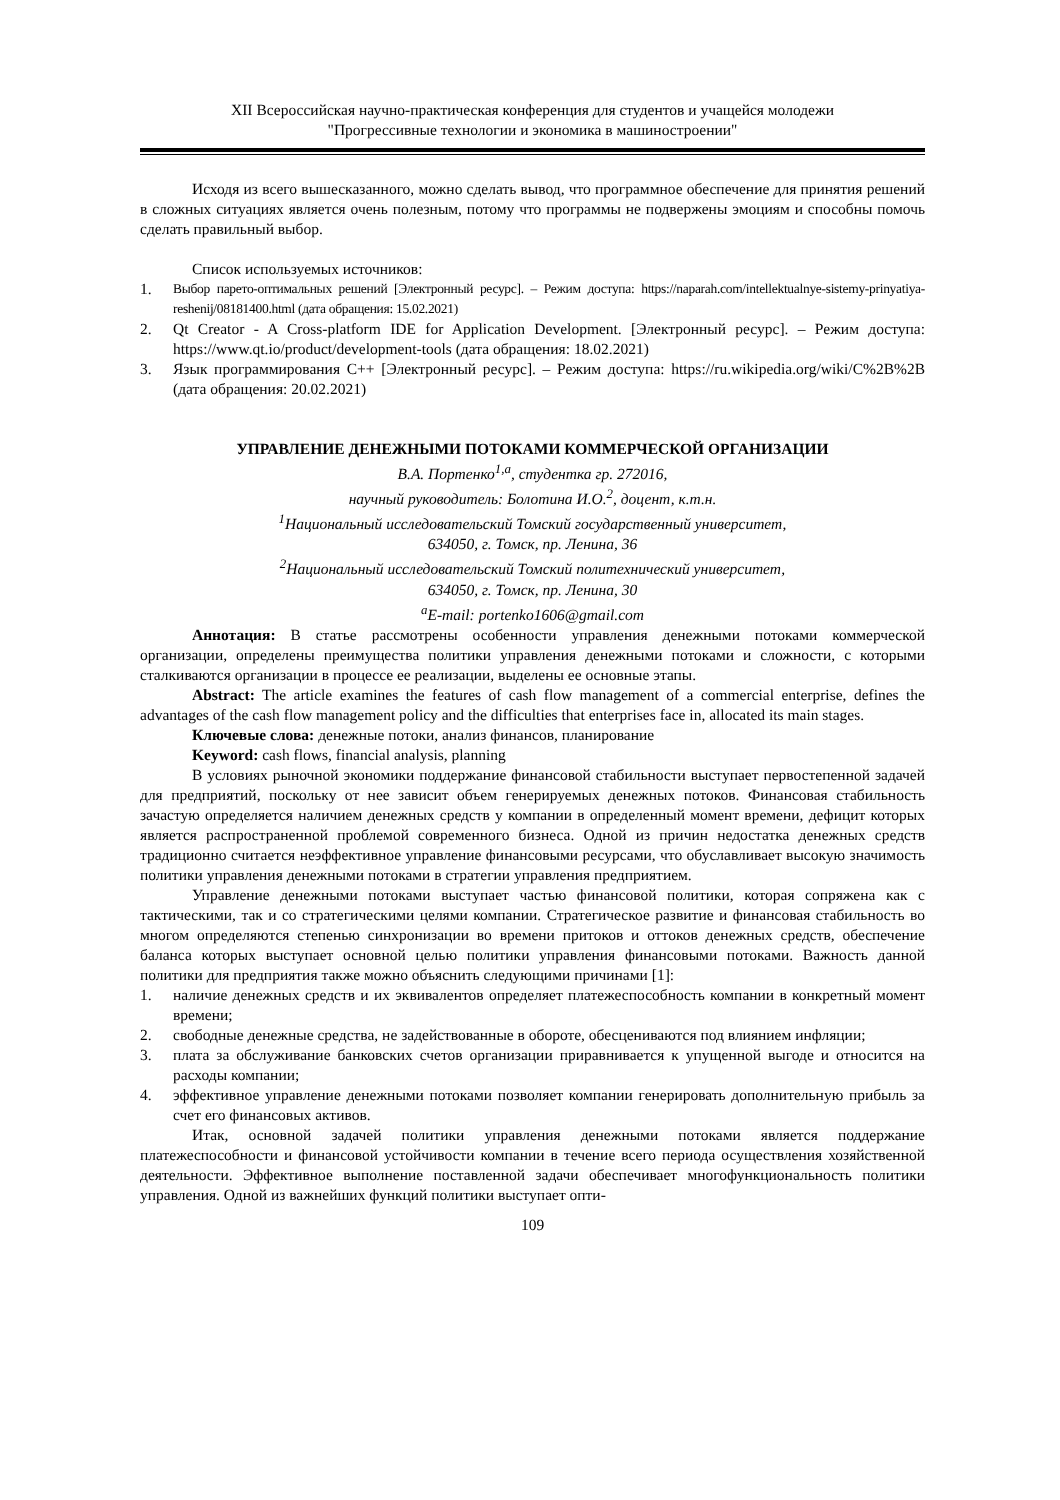XII Всероссийская научно-практическая конференция для студентов и учащейся молодежи
"Прогрессивные технологии и экономика в машиностроении"
Исходя из всего вышесказанного, можно сделать вывод, что программное обеспечение для принятия решений в сложных ситуациях является очень полезным, потому что программы не подвержены эмоциям и способны помочь сделать правильный выбор.
Список используемых источников:
1. Выбор парето-оптимальных решений [Электронный ресурс]. – Режим доступа: https://naparah.com/intellektualnye-sistemy-prinyatiya-reshenij/08181400.html (дата обращения: 15.02.2021)
2. Qt Creator - A Cross-platform IDE for Application Development. [Электронный ресурс]. – Режим доступа: https://www.qt.io/product/development-tools (дата обращения: 18.02.2021)
3. Язык программирования C++ [Электронный ресурс]. – Режим доступа: https://ru.wikipedia.org/wiki/C%2B%2B (дата обращения: 20.02.2021)
УПРАВЛЕНИЕ ДЕНЕЖНЫМИ ПОТОКАМИ КОММЕРЧЕСКОЙ ОРГАНИЗАЦИИ
В.А. Портенко<sup>1,a</sup>, студентка гр. 272016,
научный руководитель: Болотина И.О.<sup>2</sup>, доцент, к.т.н.
<sup>1</sup> Национальный исследовательский Томский государственный университет,
634050, г. Томск, пр. Ленина, 36
<sup>2</sup> Национальный исследовательский Томский политехнический университет,
634050, г. Томск, пр. Ленина, 30
<sup>a</sup> E-mail: portenko1606@gmail.com
Аннотация: В статье рассмотрены особенности управления денежными потоками коммерческой организации, определены преимущества политики управления денежными потоками и сложности, с которыми сталкиваются организации в процессе ее реализации, выделены ее основные этапы.
Abstract: The article examines the features of cash flow management of a commercial enterprise, defines the advantages of the cash flow management policy and the difficulties that enterprises face in, allocated its main stages.
Ключевые слова: денежные потоки, анализ финансов, планирование
Keyword: cash flows, financial analysis, planning
В условиях рыночной экономики поддержание финансовой стабильности выступает первостепенной задачей для предприятий, поскольку от нее зависит объем генерируемых денежных потоков. Финансовая стабильность зачастую определяется наличием денежных средств у компании в определенный момент времени, дефицит которых является распространенной проблемой современного бизнеса. Одной из причин недостатка денежных средств традиционно считается неэффективное управление финансовыми ресурсами, что обуславливает высокую значимость политики управления денежными потоками в стратегии управления предприятием.
Управление денежными потоками выступает частью финансовой политики, которая сопряжена как с тактическими, так и со стратегическими целями компании. Стратегическое развитие и финансовая стабильность во многом определяются степенью синхронизации во времени притоков и оттоков денежных средств, обеспечение баланса которых выступает основной целью политики управления финансовыми потоками. Важность данной политики для предприятия также можно объяснить следующими причинами [1]:
1. наличие денежных средств и их эквивалентов определяет платежеспособность компании в конкретный момент времени;
2. свободные денежные средства, не задействованные в обороте, обесцениваются под влиянием инфляции;
3. плата за обслуживание банковских счетов организации приравнивается к упущенной выгоде и относится на расходы компании;
4. эффективное управление денежными потоками позволяет компании генерировать дополнительную прибыль за счет его финансовых активов.
Итак, основной задачей политики управления денежными потоками является поддержание платежеспособности и финансовой устойчивости компании в течение всего периода осуществления хозяйственной деятельности. Эффективное выполнение поставленной задачи обеспечивает многофункциональность политики управления. Одной из важнейших функций политики выступает опти-
109